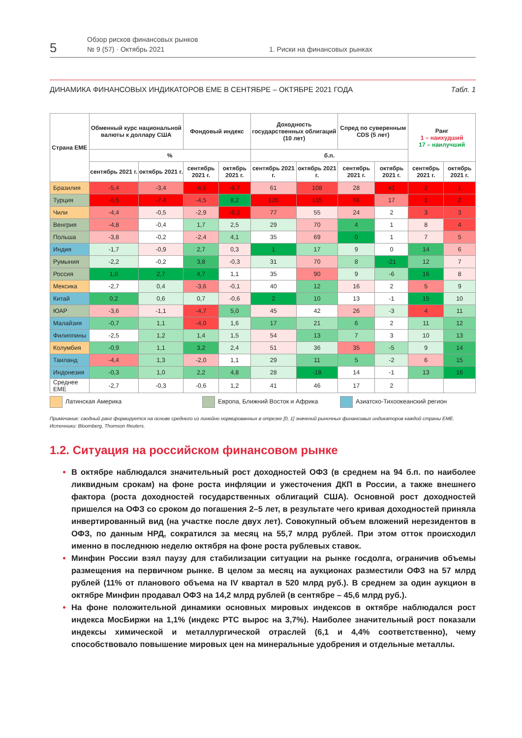5
Обзор рисков финансовых рынков
№ 9 (57) · Октябрь 2021
1. Риски на финансовых рынках
ДИНАМИКА ФИНАНСОВЫХ ИНДИКАТОРОВ ЕМЕ В СЕНТЯБРЕ – ОКТЯБРЕ 2021 ГОДА Табл. 1
| Страна ЕМЕ | Обменный курс национальной валюты к доллару США | | Фондовый индекс | | Доходность государственных облигаций (10 лет) | | Спред по суверенным CDS (5 лет) | | Ранг 1 – наихудший 17 – наилучший | |
| --- | --- | --- | --- | --- | --- | --- | --- | --- | --- | --- |
| | % | | | | б.п. | | | | | |
| | сентябрь 2021 г. | октябрь 2021 г. | сентябрь 2021 г. | октябрь 2021 г. | сентябрь 2021 г. | октябрь 2021 г. | сентябрь 2021 г. | октябрь 2021 г. | сентябрь 2021 г. | октябрь 2021 г. |
| Бразилия | -5,4 | -3,4 | -6,6 | -6,7 | 61 | 108 | 28 | 41 | 2 | 1 |
| Турция | -6,5 | -7,4 | -4,5 | 8,2 | 126 | 135 | 66 | 17 | 1 | 2 |
| Чили | -4,4 | -0,5 | -2,9 | -6,2 | 77 | 55 | 24 | 2 | 3 | 3 |
| Венгрия | -4,8 | -0,4 | 1,7 | 2,5 | 29 | 70 | 4 | 1 | 8 | 4 |
| Польша | -3,8 | -0,2 | -2,4 | 4,1 | 35 | 69 | 0 | 1 | 7 | 5 |
| Индия | -1,7 | -0,9 | 2,7 | 0,3 | 1 | 17 | 9 | 0 | 14 | 6 |
| Румыния | -2,2 | -0,2 | 3,8 | -0,3 | 31 | 70 | 8 | -21 | 12 | 7 |
| Россия | 1,0 | 2,7 | 4,7 | 1,1 | 35 | 90 | 9 | -6 | 16 | 8 |
| Мексика | -2,7 | 0,4 | -3,6 | -0,1 | 40 | 12 | 16 | 2 | 5 | 9 |
| Китай | 0,2 | 0,6 | 0,7 | -0,6 | 2 | 10 | 13 | -1 | 15 | 10 |
| ЮАР | -3,6 | -1,1 | -4,7 | 5,0 | 45 | 42 | 26 | -3 | 4 | 11 |
| Малайзия | -0,7 | 1,1 | -4,0 | 1,6 | 17 | 21 | 6 | 2 | 11 | 12 |
| Филиппины | -2,5 | 1,2 | 1,4 | 1,5 | 54 | 13 | 7 | 3 | 10 | 13 |
| Колумбия | -0,9 | 1,1 | 3,2 | 2,4 | 51 | 36 | 35 | -5 | 9 | 14 |
| Таиланд | -4,4 | 1,3 | -2,0 | 1,1 | 29 | 11 | 5 | -2 | 6 | 15 |
| Индонезия | -0,3 | 1,0 | 2,2 | 4,8 | 28 | -18 | 14 | -1 | 13 | 16 |
| Среднее ЕМЕ | -2,7 | -0,3 | -0,6 | 1,2 | 41 | 46 | 17 | 2 | | |
Латинская Америка Европа, Ближний Восток и Африка Азиатско-Тихоокеанский регион
Примечание: сводный ранг формируется на основе среднего из линейно нормированных в отрезке [0, 1] значений рыночных финансовых индикаторов каждой страны ЕМЕ.
Источники: Bloomberg, Thomson Reuters.
1.2. Ситуация на российском финансовом рынке
В октябре наблюдался значительный рост доходностей ОФЗ (в среднем на 94 б.п. по наиболее ликвидным срокам) на фоне роста инфляции и ужесточения ДКП в России, а также внешнего фактора (роста доходностей государственных облигаций США). Основной рост доходностей пришелся на ОФЗ со сроком до погашения 2–5 лет, в результате чего кривая доходностей приняла инвертированный вид (на участке после двух лет). Совокупный объем вложений нерезидентов в ОФЗ, по данным НРД, сократился за месяц на 55,7 млрд рублей. При этом отток происходил именно в последнюю неделю октября на фоне роста рублевых ставок.
Минфин России взял паузу для стабилизации ситуации на рынке госдолга, ограничив объемы размещения на первичном рынке. В целом за месяц на аукционах разместили ОФЗ на 57 млрд рублей (11% от планового объема на IV квартал в 520 млрд руб.). В среднем за один аукцион в октябре Минфин продавал ОФЗ на 14,2 млрд рублей (в сентябре – 45,6 млрд руб.).
На фоне положительной динамики основных мировых индексов в октябре наблюдался рост индекса МосБиржи на 1,1% (индекс РТС вырос на 3,7%). Наиболее значительный рост показали индексы химической и металлургической отраслей (6,1 и 4,4% соответственно), чему способствовало повышение мировых цен на минеральные удобрения и отдельные металлы.